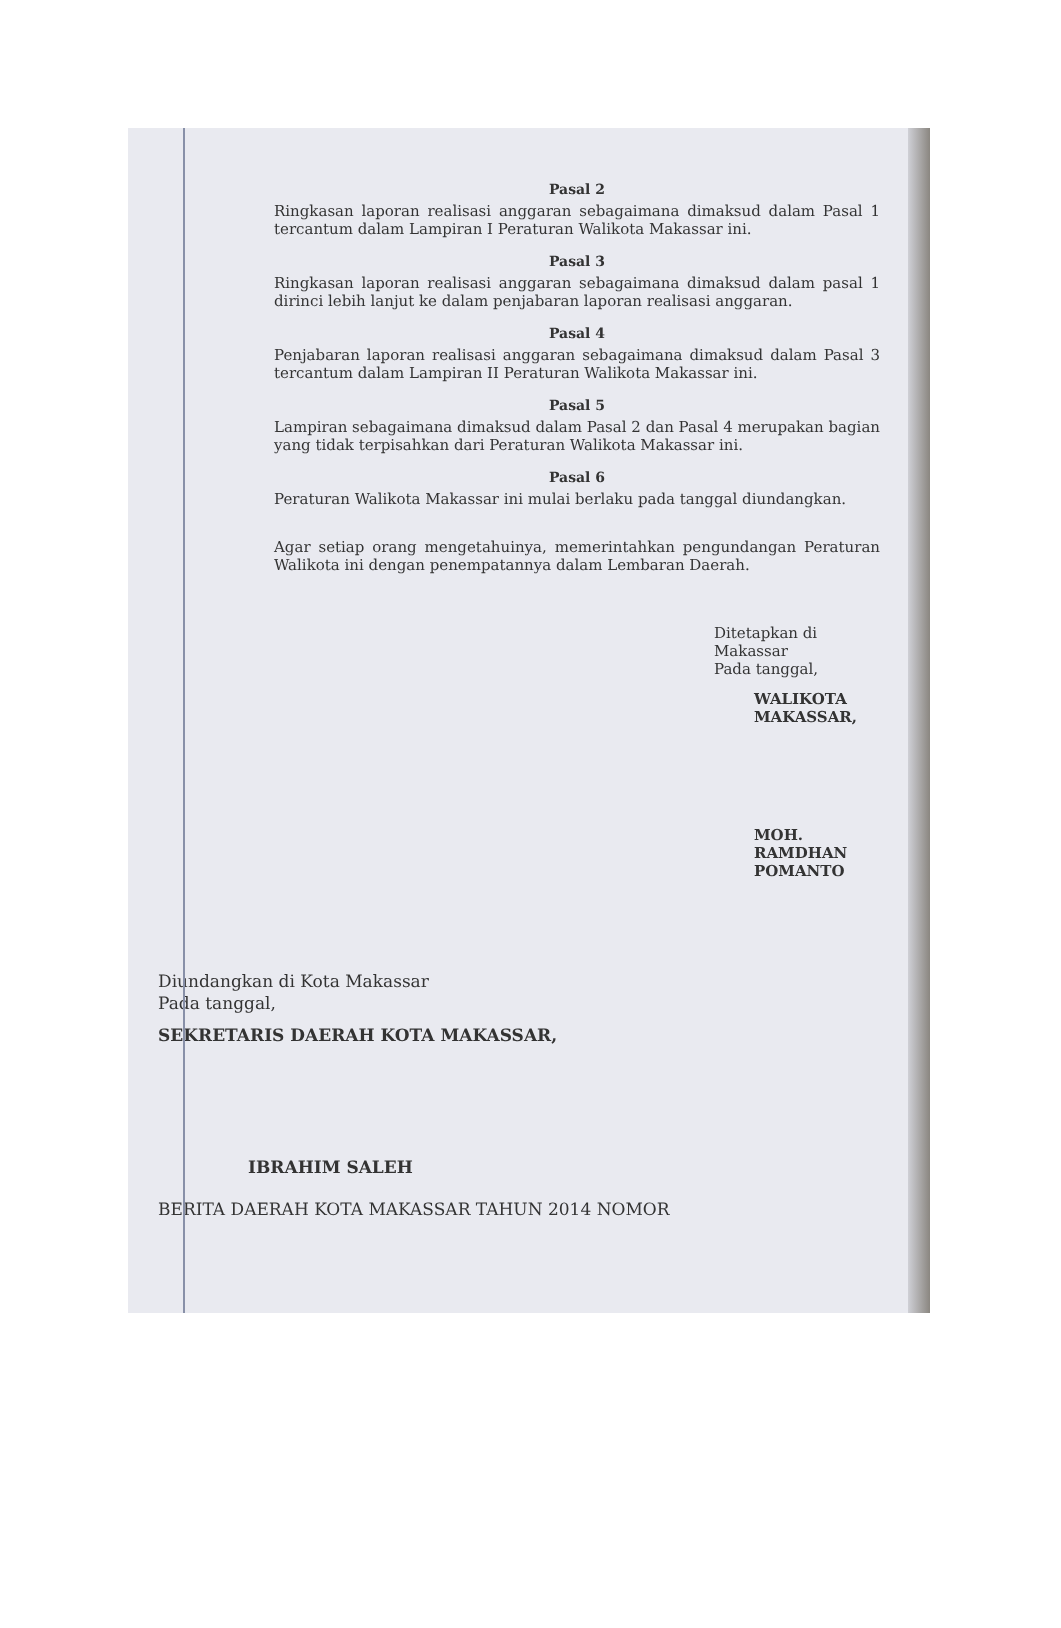Pasal 2
Ringkasan laporan realisasi anggaran sebagaimana dimaksud dalam Pasal 1 tercantum dalam Lampiran I Peraturan Walikota Makassar ini.
Pasal 3
Ringkasan laporan realisasi anggaran sebagaimana dimaksud dalam pasal 1 dirinci lebih lanjut ke dalam penjabaran laporan realisasi anggaran.
Pasal 4
Penjabaran laporan realisasi anggaran sebagaimana dimaksud dalam Pasal 3 tercantum dalam Lampiran II Peraturan Walikota Makassar ini.
Pasal 5
Lampiran sebagaimana dimaksud dalam Pasal 2 dan Pasal 4 merupakan bagian yang tidak terpisahkan dari Peraturan Walikota Makassar ini.
Pasal 6
Peraturan Walikota Makassar ini mulai berlaku pada tanggal diundangkan.
Agar setiap orang mengetahuinya, memerintahkan pengundangan Peraturan Walikota ini dengan penempatannya dalam Lembaran Daerah.
Ditetapkan di Makassar
Pada tanggal,
WALIKOTA MAKASSAR,
MOH. RAMDHAN POMANTO
Diundangkan di Kota Makassar
Pada tanggal,
SEKRETARIS DAERAH KOTA MAKASSAR,
IBRAHIM SALEH
BERITA DAERAH KOTA MAKASSAR TAHUN 2014 NOMOR